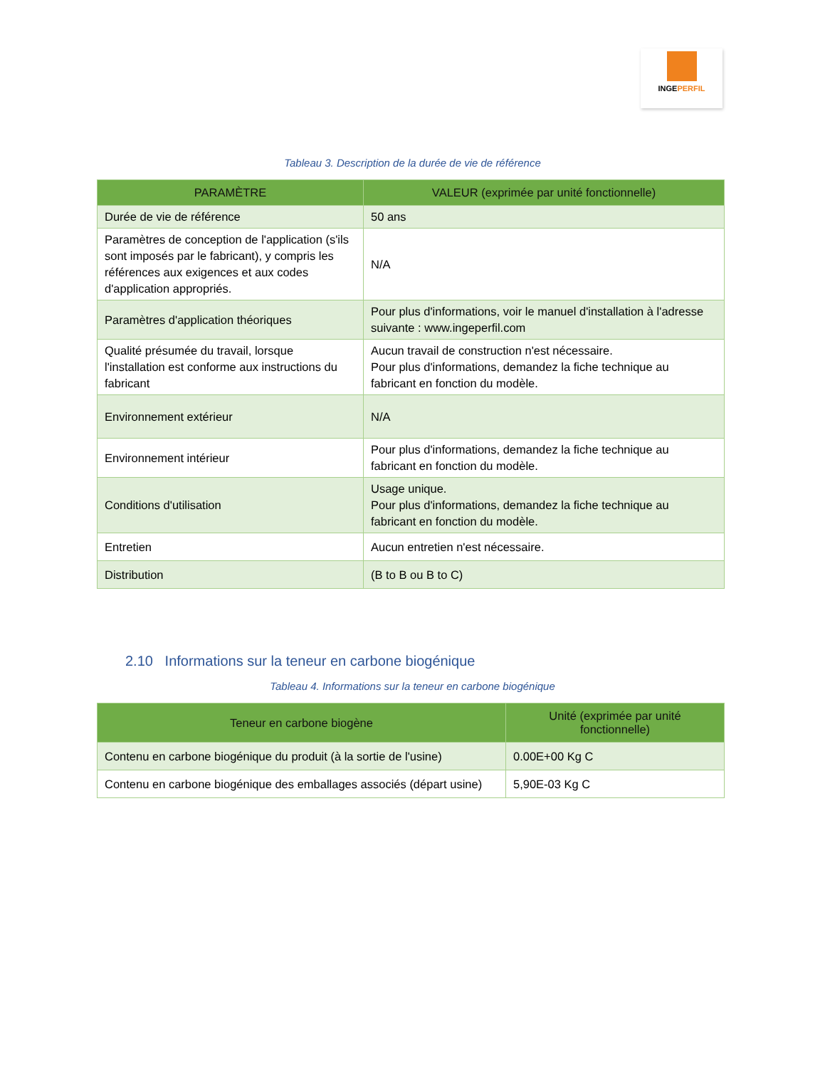INGEPERFIL
Tableau 3. Description de la durée de vie de référence
| PARAMÈTRE | VALEUR (exprimée par unité fonctionnelle) |
| --- | --- |
| Durée de vie de référence | 50 ans |
| Paramètres de conception de l'application (s'ils sont imposés par le fabricant), y compris les références aux exigences et aux codes d'application appropriés. | N/A |
| Paramètres d'application théoriques | Pour plus d'informations, voir le manuel d'installation à l'adresse suivante : www.ingeperfil.com |
| Qualité présumée du travail, lorsque l'installation est conforme aux instructions du fabricant | Aucun travail de construction n'est nécessaire. Pour plus d'informations, demandez la fiche technique au fabricant en fonction du modèle. |
| Environnement extérieur | N/A |
| Environnement intérieur | Pour plus d'informations, demandez la fiche technique au fabricant en fonction du modèle. |
| Conditions d'utilisation | Usage unique. Pour plus d'informations, demandez la fiche technique au fabricant en fonction du modèle. |
| Entretien | Aucun entretien n'est nécessaire. |
| Distribution | (B to B ou B to C) |
2.10 Informations sur la teneur en carbone biogénique
Tableau 4. Informations sur la teneur en carbone biogénique
| Teneur en carbone biogène | Unité (exprimée par unité fonctionnelle) |
| --- | --- |
| Contenu en carbone biogénique du produit (à la sortie de l'usine) | 0.00E+00 Kg C |
| Contenu en carbone biogénique des emballages associés (départ usine) | 5,90E-03 Kg C |